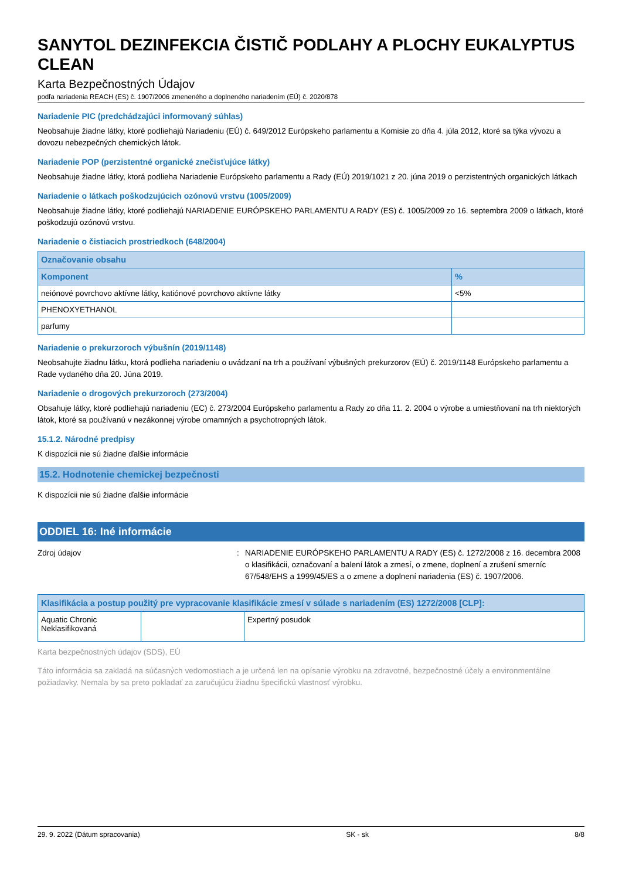SANYTOL DEZINFEKCIA ČISTIČ PODLAHY A PLOCHY EUKALYPTUS CLEAN
Karta Bezpečnostných Údajov
podľa nariadenia REACH (ES) č. 1907/2006 zmeneného a doplneného nariadením (EÚ) č. 2020/878
Nariadenie PIC (predchádzajúci informovaný súhlas)
Neobsahuje žiadne látky, ktoré podliehajú Nariadeniu (EÚ) č. 649/2012 Európskeho parlamentu a Komisie zo dňa 4. júla 2012, ktoré sa týka vývozu a dovozu nebezpečných chemických látok.
Nariadenie POP (perzistentné organické znečisťujúce látky)
Neobsahuje žiadne látky, ktorá podlieha Nariadenie Európskeho parlamentu a Rady (EÚ) 2019/1021 z 20. júna 2019 o perzistentných organických látkach
Nariadenie o látkach poškodzujúcich ozónovú vrstvu (1005/2009)
Neobsahuje žiadne látky, ktoré podliehajú NARIADENIE EURÓPSKEHO PARLAMENTU A RADY (ES) č. 1005/2009 zo 16. septembra 2009 o látkach, ktoré poškodzujú ozónovú vrstvu.
Nariadenie o čistiacich prostriedkoch (648/2004)
| Označovanie obsahu | |
| --- | --- |
| Komponent | % |
| neiónové povrchovo aktívne látky, katiónové povrchovo aktívne látky | <5% |
| PHENOXYETHANOL | |
| parfumy | |
Nariadenie o prekurzoroch výbušnín (2019/1148)
Neobsahujte žiadnu látku, ktorá podlieha nariadeniu o uvádzaní na trh a používaní výbušných prekurzorov (EÚ) č. 2019/1148 Európskeho parlamentu a Rade vydaného dňa 20. Júna 2019.
Nariadenie o drogových prekurzoroch (273/2004)
Obsahuje látky, ktoré podliehajú nariadeniu (EC) č. 273/2004 Európskeho parlamentu a Rady zo dňa 11. 2. 2004 o výrobe a umiestňovaní na trh niektorých látok, ktoré sa používanú v nezákonnej výrobe omamných a psychotropných látok.
15.1.2. Národné predpisy
K dispozícii nie sú žiadne ďalšie informácie
15.2. Hodnotenie chemickej bezpečnosti
K dispozícii nie sú žiadne ďalšie informácie
ODDIEL 16: Iné informácie
Zdroj údajov : NARIADENIE EURÓPSKEHO PARLAMENTU A RADY (ES) č. 1272/2008 z 16. decembra 2008 o klasifikácii, označovaní a balení látok a zmesí, o zmene, doplnení a zrušení smerníc 67/548/EHS a 1999/45/ES a o zmene a doplnení nariadenia (ES) č. 1907/2006.
| Klasifikácia a postup použitý pre vypracovanie klasifikácie zmesí v súlade s nariadením (ES) 1272/2008 [CLP]: | | |
| --- | --- | --- |
| Aquatic Chronic Neklasifikovaná | | Expertný posudok |
Karta bezpečnostných údajov (SDS), EÚ
Táto informácia sa zakladá na súčasných vedomostiach a je určená len na opísanie výrobku na zdravotné, bezpečnostné účely a environmentálne požiadavky. Nemala by sa preto pokladať za zaručujúcu žiadnu špecifickú vlastnosť výrobku.
29. 9. 2022 (Dátum spracovania) SK - sk 8/8